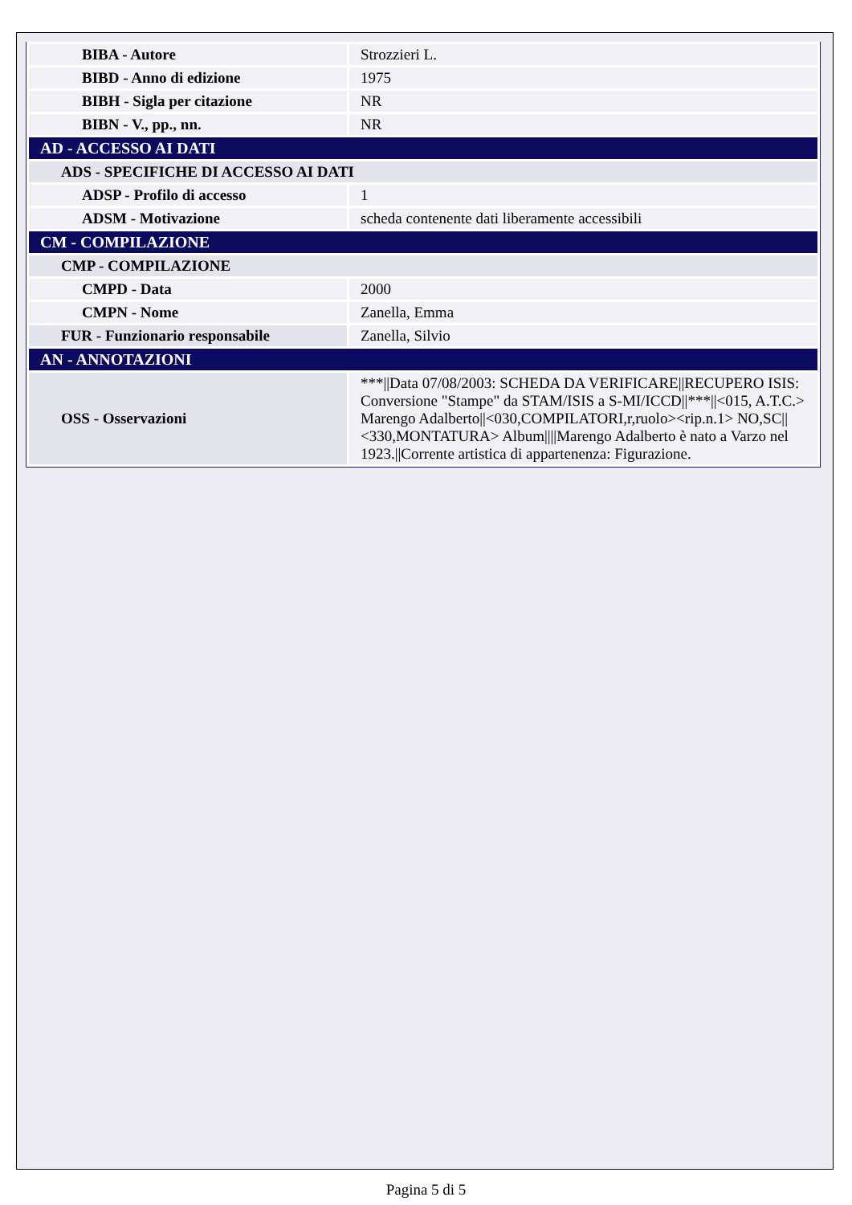| BIBA - Autore | Strozzieri L. |
| BIBD - Anno di edizione | 1975 |
| BIBH - Sigla per citazione | NR |
| BIBN - V., pp., nn. | NR |
| AD - ACCESSO AI DATI | |
| ADS - SPECIFICHE DI ACCESSO AI DATI | |
| ADSP - Profilo di accesso | 1 |
| ADSM - Motivazione | scheda contenente dati liberamente accessibili |
| CM - COMPILAZIONE | |
| CMP - COMPILAZIONE | |
| CMPD - Data | 2000 |
| CMPN - Nome | Zanella, Emma |
| FUR - Funzionario responsabile | Zanella, Silvio |
| AN - ANNOTAZIONI | |
| OSS - Osservazioni | ***//Data 07/08/2003: SCHEDA DA VERIFICARE//RECUPERO ISIS: Conversione "Stampe" da STAM/ISIS a S-MI/ICCD//***//<015, A.T.C.> Marengo Adalberto//<030,COMPILATORI,r,ruolo><rip.n.1> NO,SC//<330,MONTATURA> Album////Marengo Adalberto è nato a Varzo nel 1923.//Corrente artistica di appartenenza: Figurazione. |
Pagina 5 di 5